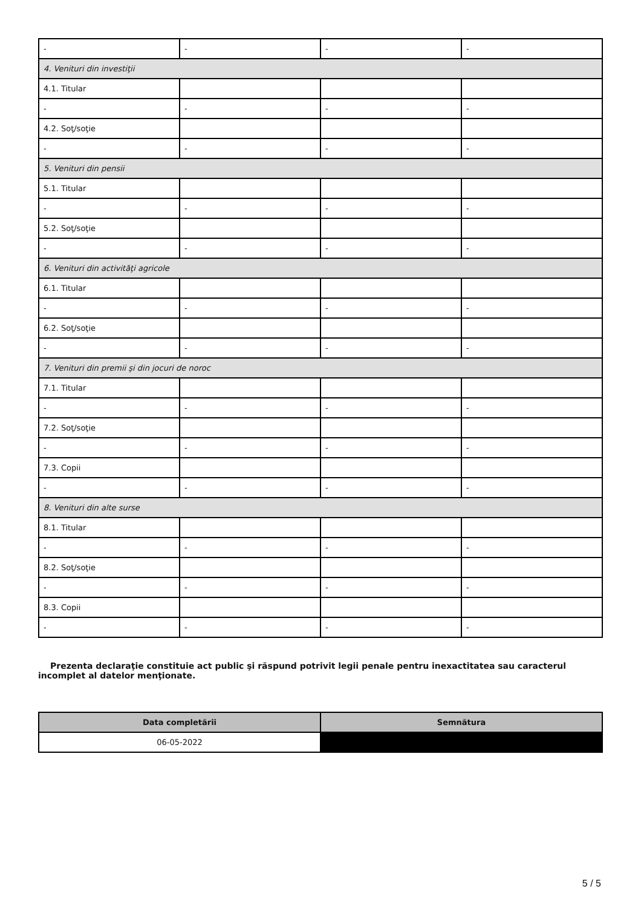| - | - | - | - |
| 4. Venituri din investiţii | | | |
| 4.1. Titular | | | |
| - | - | - | - |
| 4.2. Soţ/soţie | | | |
| - | - | - | - |
| 5. Venituri din pensii | | | |
| 5.1. Titular | | | |
| - | - | - | - |
| 5.2. Soţ/soţie | | | |
| - | - | - | - |
| 6. Venituri din activităţi agricole | | | |
| 6.1. Titular | | | |
| - | - | - | - |
| 6.2. Soţ/soţie | | | |
| - | - | - | - |
| 7. Venituri din premii şi din jocuri de noroc | | | |
| 7.1. Titular | | | |
| - | - | - | - |
| 7.2. Soţ/soţie | | | |
| - | - | - | - |
| 7.3. Copii | | | |
| - | - | - | - |
| 8. Venituri din alte surse | | | |
| 8.1. Titular | | | |
| - | - | - | - |
| 8.2. Soţ/soţie | | | |
| - | - | - | - |
| 8.3. Copii | | | |
| - | - | - | - |
Prezenta declaraţie constituie act public şi răspund potrivit legii penale pentru inexactitatea sau caracterul incomplet al datelor menţionate.
| Data completării | Semnătura |
| --- | --- |
| 06-05-2022 | |
5 / 5